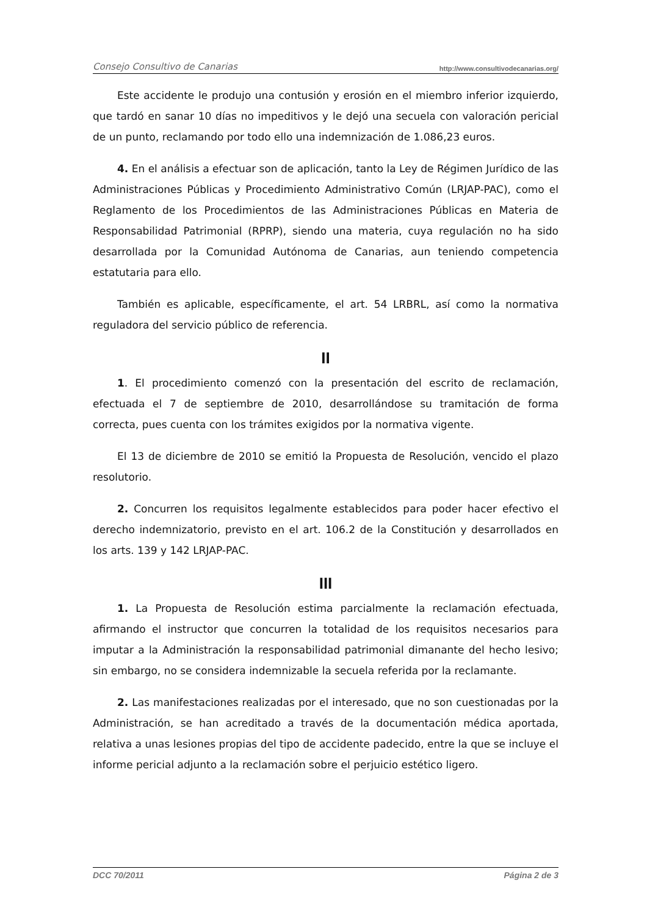Consejo Consultivo de Canarias http://www.consultivodecanarias.org/
Este accidente le produjo una contusión y erosión en el miembro inferior izquierdo, que tardó en sanar 10 días no impeditivos y le dejó una secuela con valoración pericial de un punto, reclamando por todo ello una indemnización de 1.086,23 euros.
4. En el análisis a efectuar son de aplicación, tanto la Ley de Régimen Jurídico de las Administraciones Públicas y Procedimiento Administrativo Común (LRJAP-PAC), como el Reglamento de los Procedimientos de las Administraciones Públicas en Materia de Responsabilidad Patrimonial (RPRP), siendo una materia, cuya regulación no ha sido desarrollada por la Comunidad Autónoma de Canarias, aun teniendo competencia estatutaria para ello.
También es aplicable, específicamente, el art. 54 LRBRL, así como la normativa reguladora del servicio público de referencia.
II
1. El procedimiento comenzó con la presentación del escrito de reclamación, efectuada el 7 de septiembre de 2010, desarrollándose su tramitación de forma correcta, pues cuenta con los trámites exigidos por la normativa vigente.
El 13 de diciembre de 2010 se emitió la Propuesta de Resolución, vencido el plazo resolutorio.
2. Concurren los requisitos legalmente establecidos para poder hacer efectivo el derecho indemnizatorio, previsto en el art. 106.2 de la Constitución y desarrollados en los arts. 139 y 142 LRJAP-PAC.
III
1. La Propuesta de Resolución estima parcialmente la reclamación efectuada, afirmando el instructor que concurren la totalidad de los requisitos necesarios para imputar a la Administración la responsabilidad patrimonial dimanante del hecho lesivo; sin embargo, no se considera indemnizable la secuela referida por la reclamante.
2. Las manifestaciones realizadas por el interesado, que no son cuestionadas por la Administración, se han acreditado a través de la documentación médica aportada, relativa a unas lesiones propias del tipo de accidente padecido, entre la que se incluye el informe pericial adjunto a la reclamación sobre el perjuicio estético ligero.
DCC 70/2011 Página 2 de 3